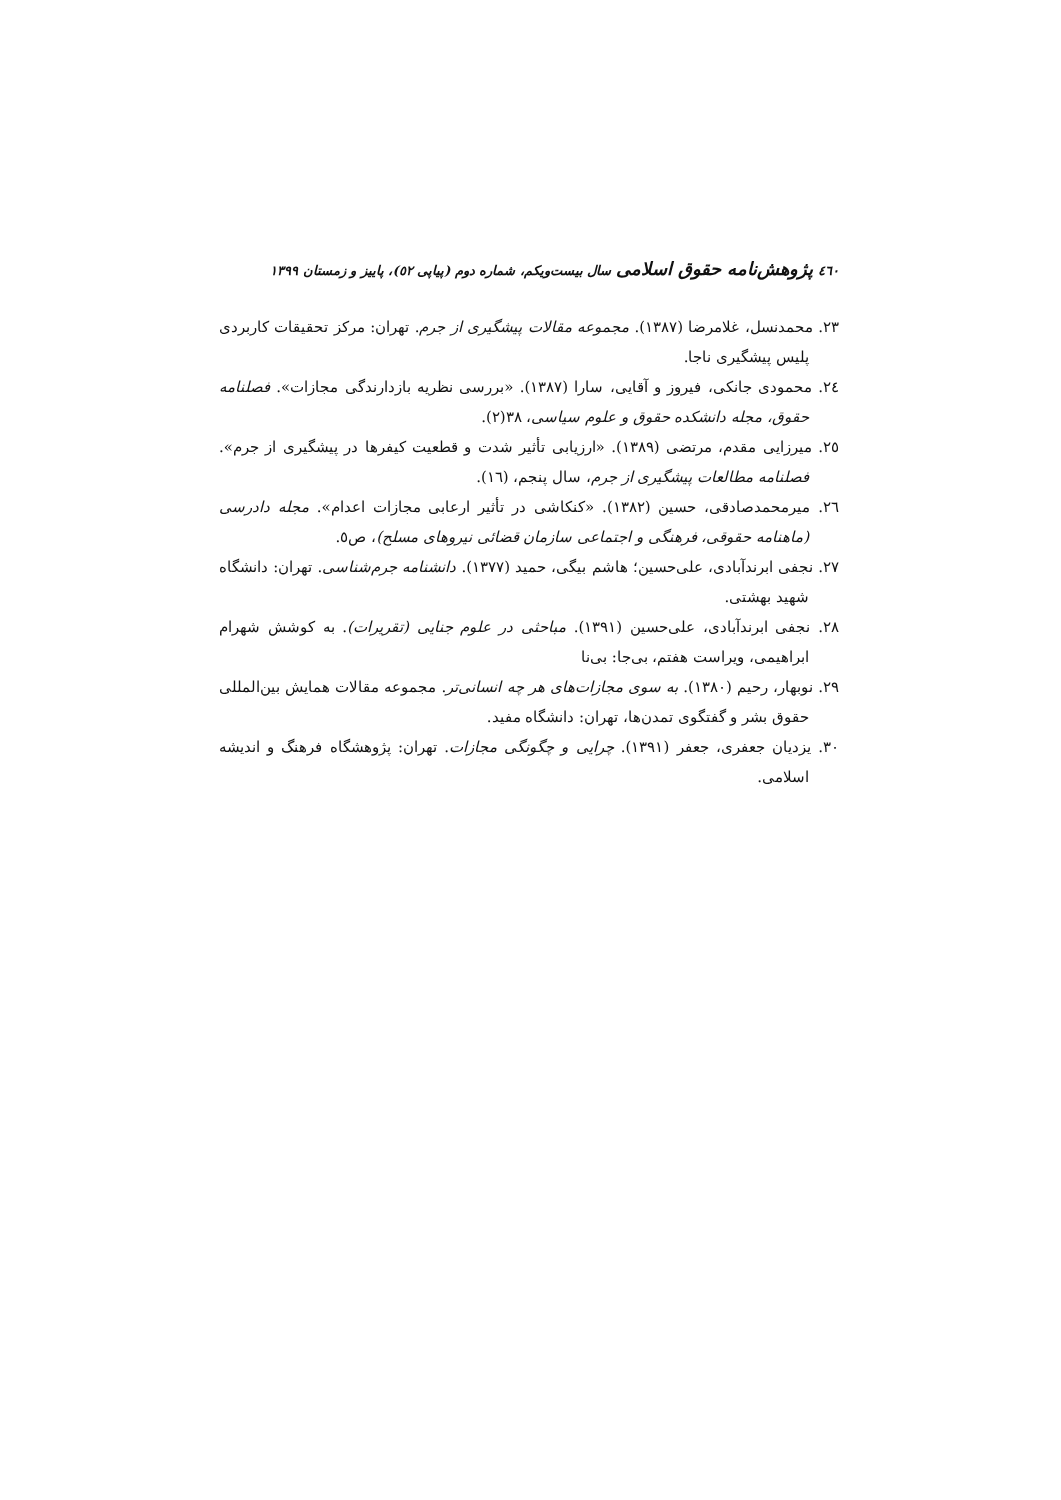٤٦٠ پژوهش‌نامه حقوق اسلامی سال بیست‌ویکم، شماره دوم (پیاپی ٥٢)، پاییز و زمستان ١٣٩٩
٢٣. محمدنسل، غلامرضا (١٣٨٧). مجموعه مقالات پیشگیری از جرم. تهران: مرکز تحقیقات کاربردی پلیس پیشگیری ناجا.
٢٤. محمودی جانکی، فیروز و آقایی، سارا (١٣٨٧). «بررسی نظریه بازدارندگی مجازات». فصلنامه حقوق، مجله دانشکده حقوق و علوم سیاسی، ٣٨(٢).
٢٥. میرزایی مقدم، مرتضی (١٣٨٩). «ارزیابی تأثیر شدت و قطعیت کیفرها در پیشگیری از جرم». فصلنامه مطالعات پیشگیری از جرم، سال پنجم، (١٦).
٢٦. میرمحمدصادقی، حسین (١٣٨٢). «کنکاشی در تأثیر ارعابی مجازات اعدام». مجله دادرسی (ماهنامه حقوقی، فرهنگی و اجتماعی سازمان قضائی نیروهای مسلح)، ص٥.
٢٧. نجفی ابرندآبادی، علی‌حسین؛ هاشم بیگی، حمید (١٣٧٧). دانشنامه جرم‌شناسی. تهران: دانشگاه شهید بهشتی.
٢٨. نجفی ابرندآبادی، علی‌حسین (١٣٩١). مباحثی در علوم جنایی (تقریرات). به کوشش شهرام ابراهیمی، ویراست هفتم، بی‌جا: بی‌نا
٢٩. نوبهار، رحیم (١٣٨٠). به سوی مجازات‌های هر چه انسانی‌تر. مجموعه مقالات همایش بین‌المللی حقوق بشر و گفتگوی تمدن‌ها، تهران: دانشگاه مفید.
٣٠. یزدیان جعفری، جعفر (١٣٩١). چرایی و چگونگی مجازات. تهران: پژوهشگاه فرهنگ و اندیشه اسلامی.